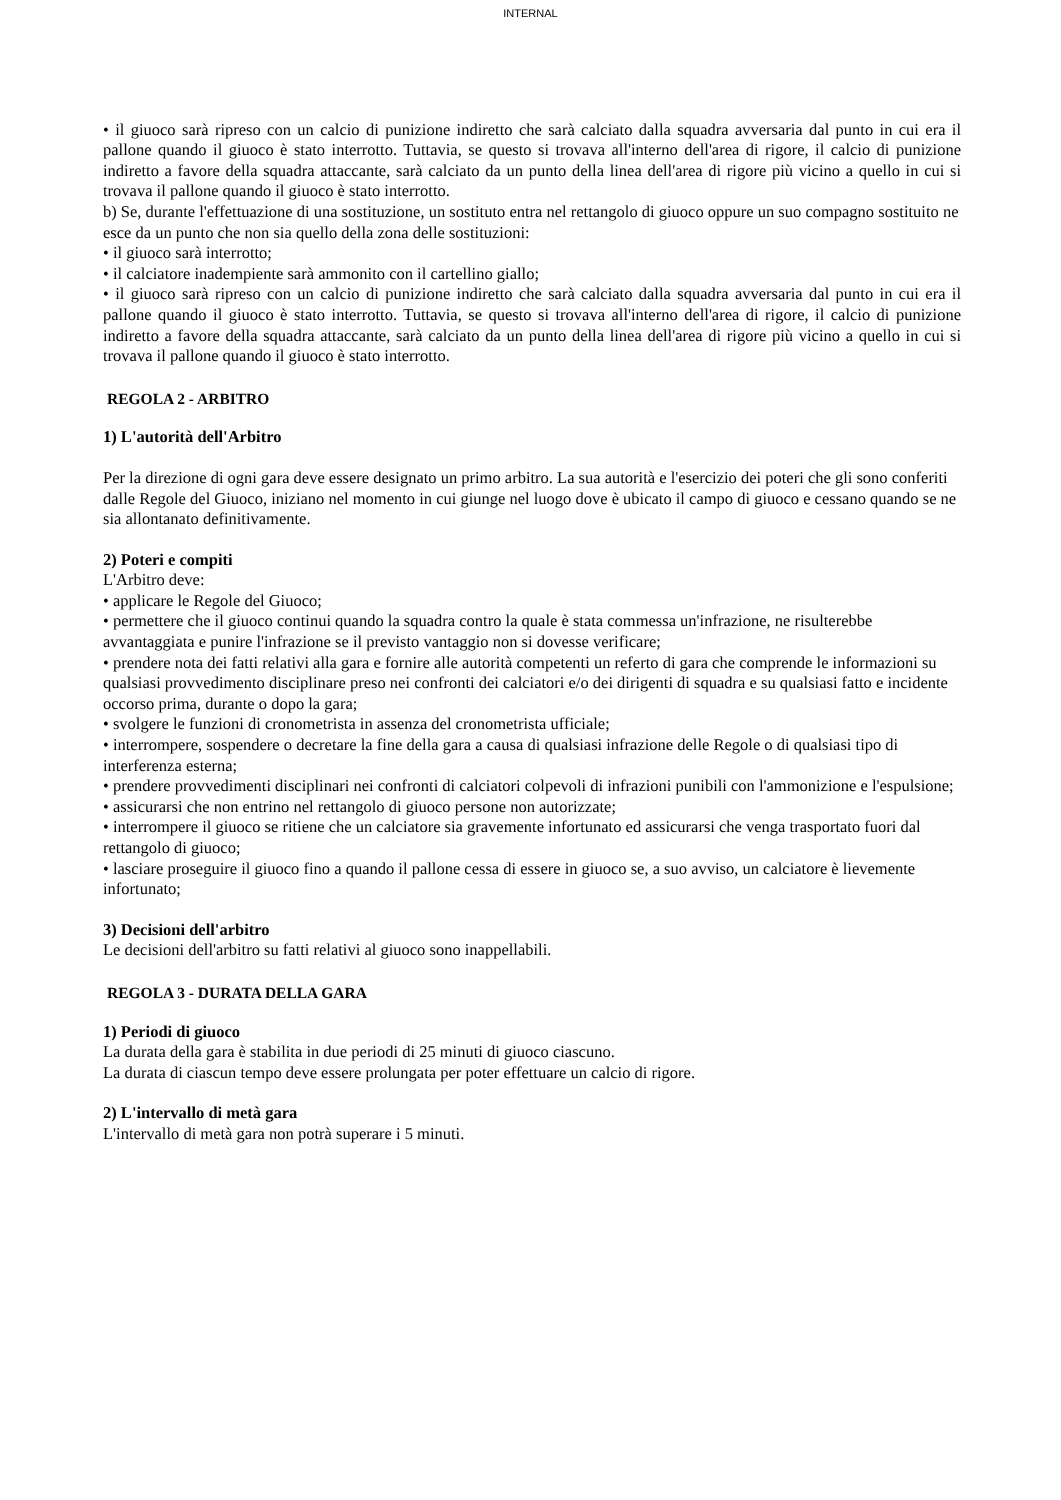INTERNAL
• il giuoco sarà ripreso con un calcio di punizione indiretto che sarà calciato dalla squadra avversaria dal punto in cui era il pallone quando il giuoco è stato interrotto. Tuttavia, se questo si trovava all'interno dell'area di rigore, il calcio di punizione indiretto a favore della squadra attaccante, sarà calciato da un punto della linea dell'area di rigore più vicino a quello in cui si trovava il pallone quando il giuoco è stato interrotto.
b) Se, durante l'effettuazione di una sostituzione, un sostituto entra nel rettangolo di giuoco oppure un suo compagno sostituito ne esce da un punto che non sia quello della zona delle sostituzioni:
• il giuoco sarà interrotto;
• il calciatore inadempiente sarà ammonito con il cartellino giallo;
• il giuoco sarà ripreso con un calcio di punizione indiretto che sarà calciato dalla squadra avversaria dal punto in cui era il pallone quando il giuoco è stato interrotto. Tuttavia, se questo si trovava all'interno dell'area di rigore, il calcio di punizione indiretto a favore della squadra attaccante, sarà calciato da un punto della linea dell'area di rigore più vicino a quello in cui si trovava il pallone quando il giuoco è stato interrotto.
REGOLA 2 - ARBITRO
1) L'autorità dell'Arbitro
Per la direzione di ogni gara deve essere designato un primo arbitro. La sua autorità e l'esercizio dei poteri che gli sono conferiti dalle Regole del Giuoco, iniziano nel momento in cui giunge nel luogo dove è ubicato il campo di giuoco e cessano quando se ne sia allontanato definitivamente.
2) Poteri e compiti
L'Arbitro deve:
• applicare le Regole del Giuoco;
• permettere che il giuoco continui quando la squadra contro la quale è stata commessa un'infrazione, ne risulterebbe avvantaggiata e punire l'infrazione se il previsto vantaggio non si dovesse verificare;
• prendere nota dei fatti relativi alla gara e fornire alle autorità competenti un referto di gara che comprende le informazioni su qualsiasi provvedimento disciplinare preso nei confronti dei calciatori e/o dei dirigenti di squadra e su qualsiasi fatto e incidente occorso prima, durante o dopo la gara;
• svolgere le funzioni di cronometrista in assenza del cronometrista ufficiale;
• interrompere, sospendere o decretare la fine della gara a causa di qualsiasi infrazione delle Regole o di qualsiasi tipo di interferenza esterna;
• prendere provvedimenti disciplinari nei confronti di calciatori colpevoli di infrazioni punibili con l'ammonizione e l'espulsione;
• assicurarsi che non entrino nel rettangolo di giuoco persone non autorizzate;
• interrompere il giuoco se ritiene che un calciatore sia gravemente infortunato ed assicurarsi che venga trasportato fuori dal rettangolo di giuoco;
• lasciare proseguire il giuoco fino a quando il pallone cessa di essere in giuoco se, a suo avviso, un calciatore è lievemente infortunato;
3) Decisioni dell'arbitro
Le decisioni dell'arbitro su fatti relativi al giuoco sono inappellabili.
REGOLA 3 - DURATA DELLA GARA
1) Periodi di giuoco
La durata della gara è stabilita in due periodi di 25 minuti di giuoco ciascuno.
La durata di ciascun tempo deve essere prolungata per poter effettuare un calcio di rigore.
2) L'intervallo di metà gara
L'intervallo di metà gara non potrà superare i 5 minuti.